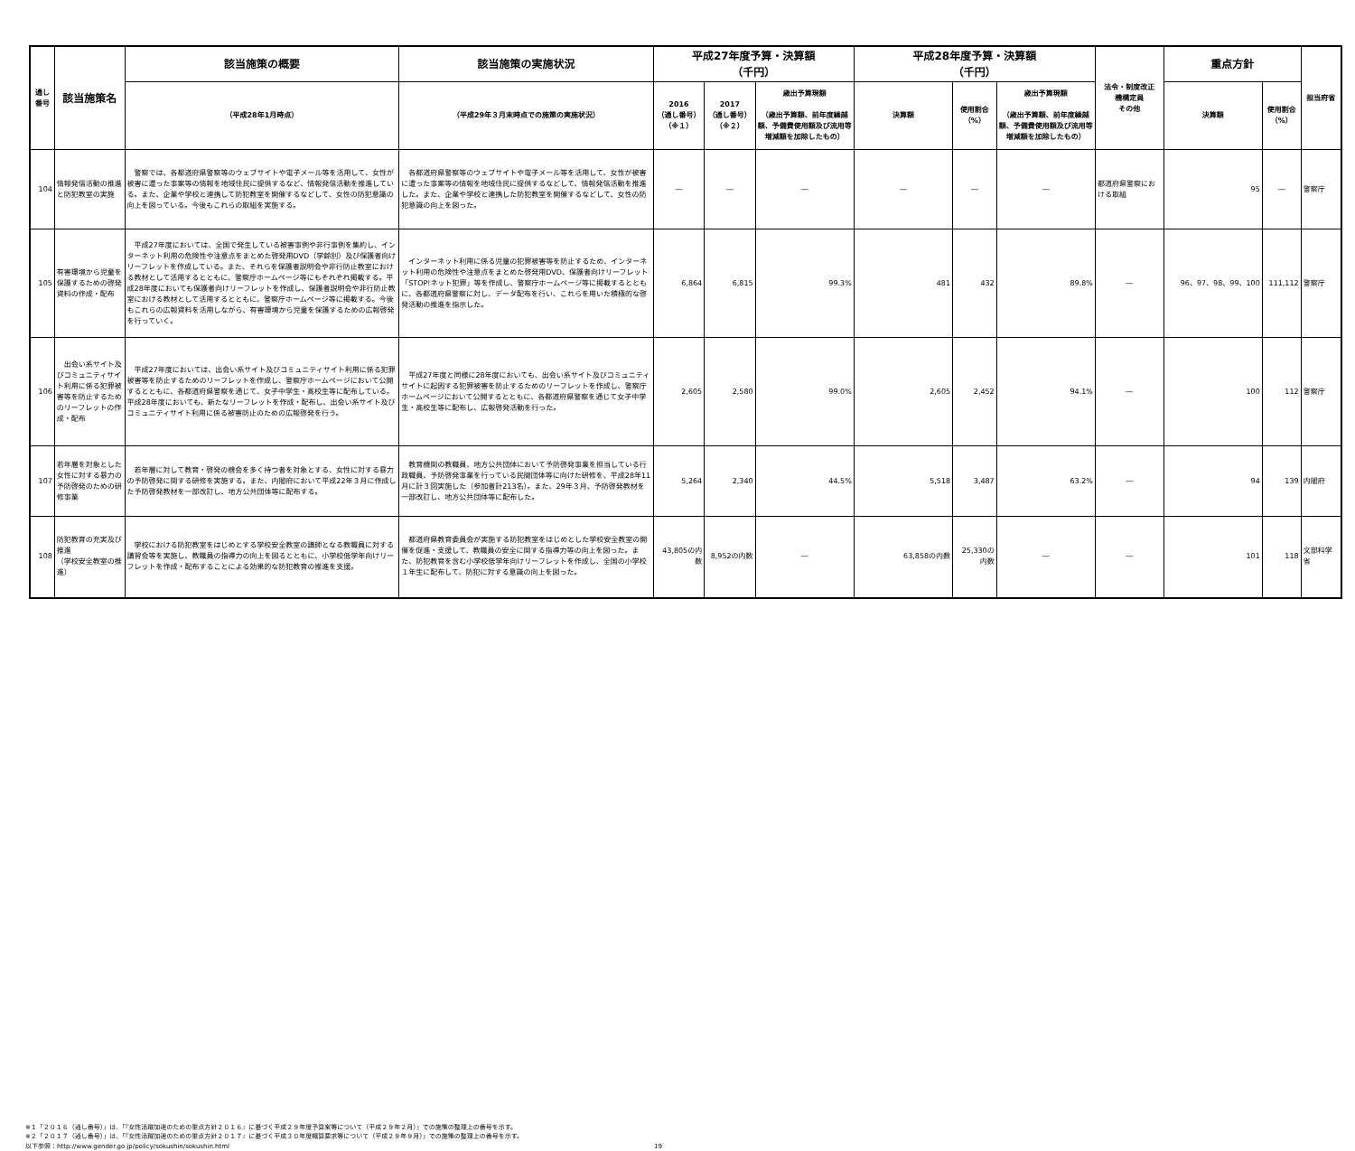| 通し番号 | 該当施策名 | 該当施策の概要 | 該当施策の実施状況 | 平成27年度予算・決算額 （千円） | | | 平成28年度予算・決算額 （千円） | | | 法令・制度改正 機構定員 その他 | 重点方針 | | 担当府省 |
| --- | --- | --- | --- | --- | --- | --- | --- | --- | --- | --- | --- | --- | --- |
| | | | | 2016 （通し番号） （※１） | 2017 （通し番号） （※２） | | | | | | | | |
| | | （平成28年1月時点） | （平成29年３月末時点での施策の実施状況） | | | 歳出予算現額 （歳出予算額、前年度繰越額、予備費使用額及び流用等増減額を加除したもの） | 決算額 | 使用割合 （%） | 歳出予算現額 （歳出予算額、前年度繰越額、予備費使用額及び流用等増減額を加除したもの） | | 決算額 | 使用割合 （%） | |
| 104 | 情報発信活動の推進と防犯教室の実施 | 警察では、各都道府県警察等のウェブサイトや電子メール等を活用して、女性が被害に遭った事案等の情報を地域住民に提供するなど、情報発信活動を推進している。また、企業や学校と連携して防犯教室を開催するなどして、女性の防犯意識の向上を図っている。今後もこれらの取組を実施する。 | 各都道府県警察等のウェブサイトや電子メール等を活用して、女性が被害に遭った事案等の情報を地域住民に提供するなどして、情報発信活動を推進した。また、企業や学校と連携した防犯教室を開催するなどして、女性の防犯意識の向上を図った。 | ― | ― | ― | ― | ― | ― | 都道府県警察における取組 | 95 | ― | 警察庁 |
| 105 | 有害環境から児童を保護するための啓発資料の作成・配布 | 平成27年度においては、全国で発生している被害事例や非行事例を集約し、インターネット利用の危険性や注意点をまとめた啓発用DVD（学齢別）及び保護者向けリーフレットを作成している。また、それらを保護者説明会や非行防止教室における教材として活用するとともに、警察庁ホームページ等にもそれぞれ掲載する。平成28年度においても保護者向けリーフレットを作成し、保護者説明会や非行防止教室における教材として活用するとともに、警察庁ホームページ等に掲載する。今後もこれらの広報資料を活用しながら、有害環境から児童を保護するための広報啓発を行っていく。 | インターネット利用に係る児童の犯罪被害等を防止するため、インターネット利用の危険性や注意点をまとめた啓発用DVD、保護者向けリーフレット「STOP!ネット犯罪」等を作成し、警察庁ホームページ等に掲載するとともに、各都道府県警察に対し、データ配布を行い、これらを用いた積極的な啓発活動の推進を指示した。 | 6,864 | 6,815 | 99.3% | 481 | 432 | 89.8% | ― | 96、97、98、99、100 | 111,112 | 警察庁 |
| 106 | 出会い系サイト及びコミュニティサイト利用に係る犯罪被害等を防止するためのリーフレットの作成・配布 | 平成27年度においては、出会い系サイト及びコミュニティサイト利用に係る犯罪被害等を防止するためのリーフレットを作成し、警察庁ホームページにおいて公開するとともに、各都道府県警察を通じて、女子中学生・高校生等に配布している。平成28年度においても、新たなリーフレットを作成・配布し、出会い系サイト及びコミュニティサイト利用に係る被害防止のための広報啓発を行う。 | 平成27年度と同様に28年度においても、出会い系サイト及びコミュニティサイトに起因する犯罪被害を防止するためのリーフレットを作成し、警察庁ホームページにおいて公開するとともに、各都道府県警察を通じて女子中学生・高校生等に配布し、広報啓発活動を行った。 | 2,605 | 2,580 | 99.0% | 2,605 | 2,452 | 94.1% | ― | 100 | 112 | 警察庁 |
| 107 | 若年層を対象とした女性に対する暴力の予防啓発のための研修事業 | 若年層に対して教育・啓発の機会を多く持つ者を対象とする、女性に対する暴力の予防啓発に関する研修を実施する。また、内閣府において平成22年３月に作成した予防啓発教材を一部改訂し、地方公共団体等に配布する。 | 教育機関の教職員、地方公共団体において予防啓発事業を担当している行政職員、予防啓発事業を行っている民間団体等に向けた研修を、平成28年11月に計３回実施した（参加者計213名）。また、29年３月、予防啓発教材を一部改訂し、地方公共団体等に配布した。 | 5,264 | 2,340 | 44.5% | 5,518 | 3,487 | 63.2% | ― | 94 | 139 | 内閣府 |
| 108 | 防犯教育の充実及び推進 （学校安全教室の推進） | 学校における防犯教室をはじめとする学校安全教室の講師となる教職員に対する講習会等を実施し、教職員の指導力の向上を図るとともに、小学校低学年向けリーフレットを作成・配布することによる効果的な防犯教育の推進を支援。 | 都道府県教育委員会が実施する防犯教室をはじめとした学校安全教室の開催を促進・支援して、教職員の安全に関する指導力等の向上を図った。また、防犯教育を含む小学校低学年向けリーフレットを作成し、全国の小学校１年生に配布して、防犯に対する意識の向上を図った。 | 43,805の内数 | 8,952の内数 | ― | 63,858の内数 | 25,330の内数 | ― | ― | 101 | 118 | 文部科学省 |
※１「２０１６（通し番号）」は、「『女性活躍加速のための重点方針２０１６』に基づく平成２９年度予算案等について（平成２９年２月）」での施策の整理上の番号を示す。
※２「２０１７（通し番号）」は、「『女性活躍加速のための重点方針２０１７』に基づく平成３０年度概算要求等について（平成２９年９月）」での施策の整理上の番号を示す。
以下参照：http://www.gender.go.jp/policy/sokushin/sokushin.html 19